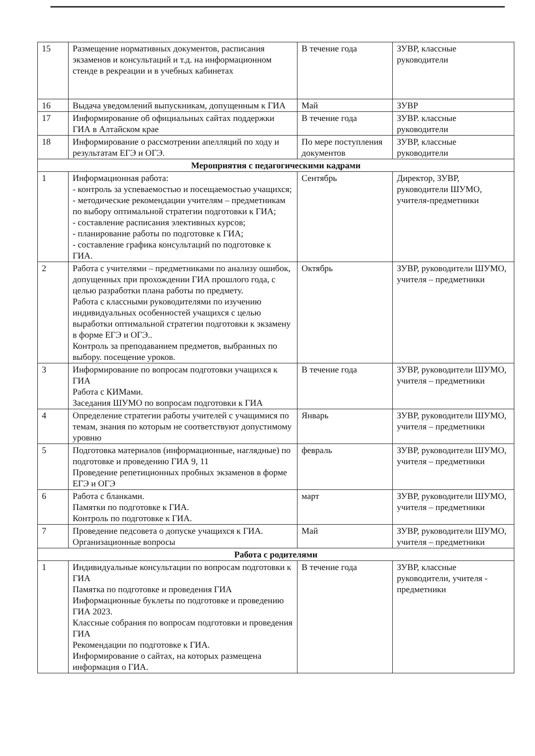| 15 | Размещение нормативных документов, расписания экзаменов и консультаций и т.д. на информационном стенде в рекреации и в учебных кабинетах | В течение года | ЗУВР, классные руководители |
| 16 | Выдача уведомлений выпускникам, допущенным к ГИА | Май | ЗУВР |
| 17 | Информирование об официальных сайтах поддержки ГИА в Алтайском крае | В течение года | ЗУВР. классные руководители |
| 18 | Информирование о рассмотрении апелляций по ходу и результатам ЕГЭ и ОГЭ. | По мере поступления документов | ЗУВР, классные руководители |
| Мероприятия с педагогическими кадрами | | | |
| 1 | Информационная работа: - контроль за успеваемостью и посещаемостью учащихся; - методические рекомендации учителям – предметникам по выбору оптимальной стратегии подготовки к ГИА; - составление расписания элективных курсов; - планирование работы по подготовке к ГИА; - составление графика консультаций по подготовке к ГИА. | Сентябрь | Директор, ЗУВР, руководители ШУМО, учителя-предметники |
| 2 | Работа с учителями – предметниками по анализу ошибок, допущенных при прохождении ГИА прошлого года, с целью разработки плана работы по предмету. Работа с классными руководителями по изучению индивидуальных особенностей учащихся с целью выработки оптимальной стратегии подготовки к экзамену в форме ЕГЭ и ОГЭ.. Контроль за преподаванием предметов, выбранных по выбору. посещение уроков. | Октябрь | ЗУВР, руководители ШУМО, учителя – предметники |
| 3 | Информирование по вопросам подготовки учащихся к ГИА Работа с КИМами. Заседания ШУМО по вопросам подготовки к ГИА | В течение года | ЗУВР, руководители ШУМО, учителя – предметники |
| 4 | Определение стратегии работы учителей с учащимися по темам, знания по которым не соответствуют допустимому уровню | Январь | ЗУВР, руководители ШУМО, учителя – предметники |
| 5 | Подготовка материалов (информационные, наглядные) по подготовке и проведению ГИА 9, 11 Проведение репетиционных пробных экзаменов в форме ЕГЭ и ОГЭ | февраль | ЗУВР, руководители ШУМО, учителя – предметники |
| 6 | Работа с бланками. Памятки по подготовке к ГИА. Контроль по подготовке к ГИА. | март | ЗУВР, руководители ШУМО, учителя – предметники |
| 7 | Проведение педсовета о допуске учащихся к ГИА. Организационные вопросы | Май | ЗУВР, руководители ШУМО, учителя – предметники |
| Работа с родителями | | | |
| 1 | Индивидуальные консультации по вопросам подготовки к ГИА Памятка по подготовке и проведения ГИА Информационные буклеты по подготовке и проведению ГИА 2023. Классные собрания по вопросам подготовки и проведения ГИА Рекомендации по подготовке к ГИА. Информирование о сайтах, на которых размещена информация о ГИА. | В течение года | ЗУВР, классные руководители, учителя - предметники |